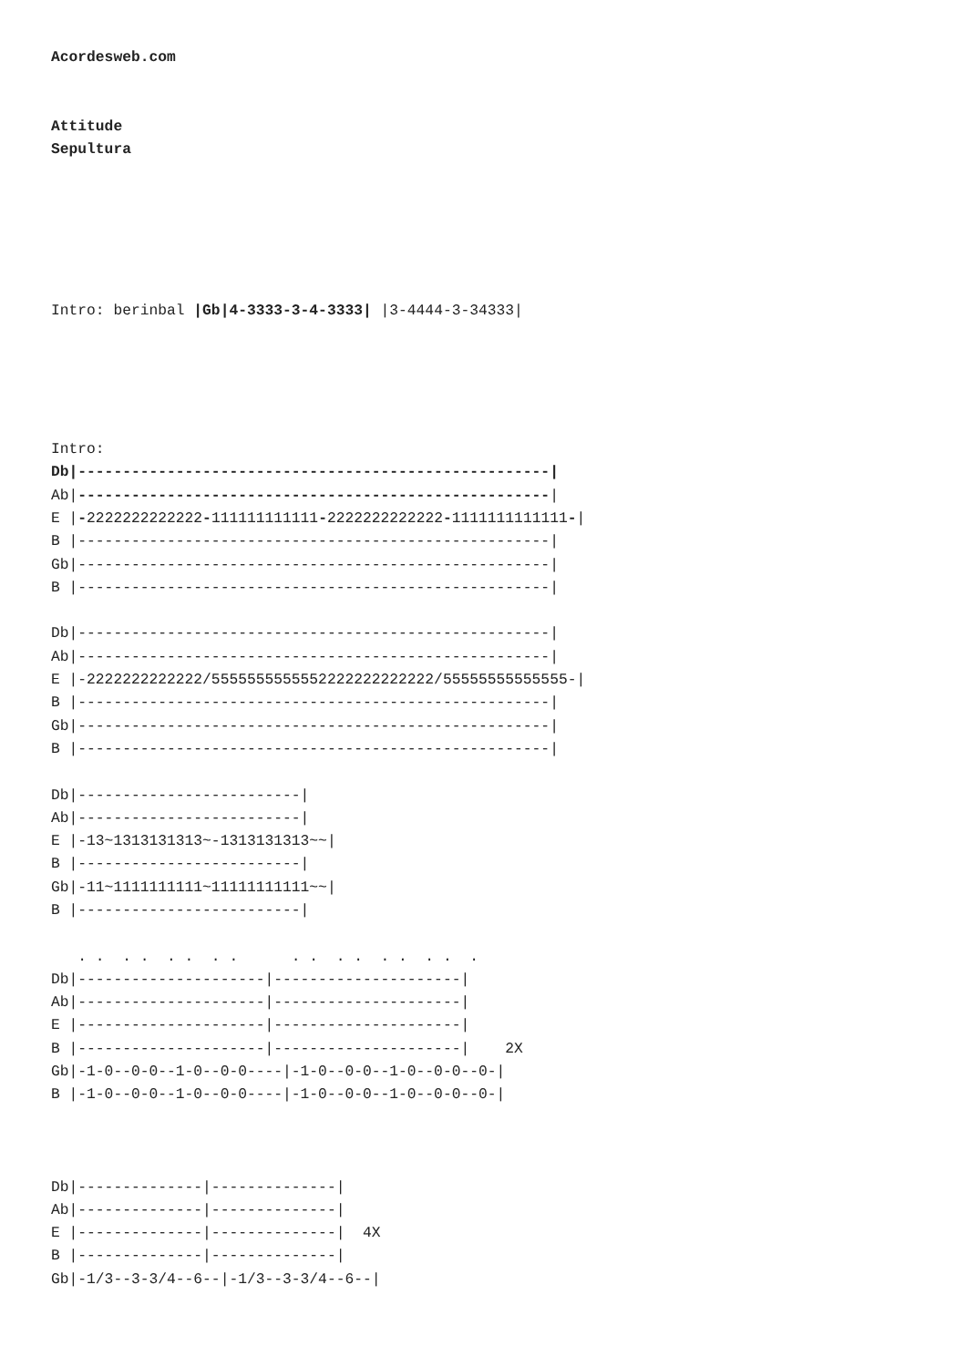Acordesweb.com


Attitude
Sepultura






Intro: berinbal |Gb|4-3333-3-4-3333| |3-4444-3-34333|





Intro:
Db|-----------------------------------------------------|
Ab|-----------------------------------------------------|
E |-2222222222222-111111111111-2222222222222-1111111111111-|
B |-----------------------------------------------------|
Gb|-----------------------------------------------------|
B |-----------------------------------------------------|

Db|-----------------------------------------------------|
Ab|-----------------------------------------------------|
E |-2222222222222/5555555555552222222222222/55555555555555-|
B |-----------------------------------------------------|
Gb|-----------------------------------------------------|
B |-----------------------------------------------------|

Db|-------------------------|
Ab|-------------------------|
E |-13~1313131313~-1313131313~~|
B |-------------------------|
Gb|-11~1111111111~11111111111~~|
B |-------------------------|

   . .  . .  . .  . .      . .  . .  . .  . .  .
Db|---------------------|---------------------|
Ab|---------------------|---------------------|
E |---------------------|---------------------|
B |---------------------|---------------------|    2X
Gb|-1-0--0-0--1-0--0-0----|-1-0--0-0--1-0--0-0--0-|
B |-1-0--0-0--1-0--0-0----|-1-0--0-0--1-0--0-0--0-|



Db|--------------|--------------|
Ab|--------------|--------------|
E |--------------|--------------|  4X
B |--------------|--------------|
Gb|-1/3--3-3/4--6--|-1/3--3-3/4--6--|